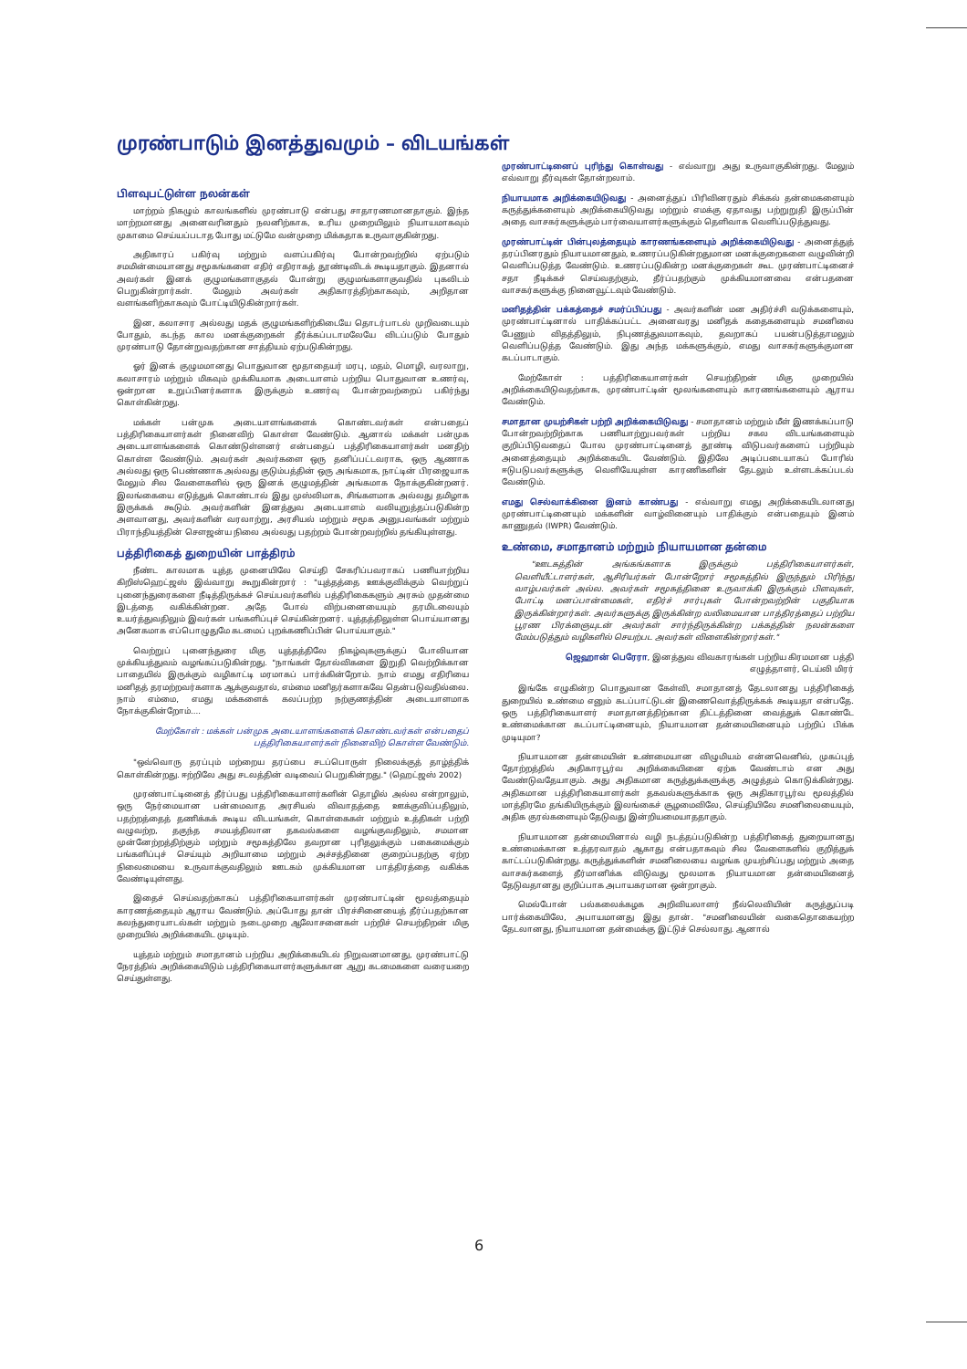முரண்பாடும் இனத்துவமும் – விடயங்கள்
பிளவுபட்டுள்ள நலன்கள்
மாற்றம் நிகழும் காலங்களில் முரண்பாடு என்பது சாதாரணமானதாகும். இந்த மாற்றமானது அனைவரினதும் நலனிற்காக, உரிய முறையிலும் நியாயமாகவும் முகாமை செய்யப்படாத போது மட்டுமே வன்முறை மிக்கதாக உருவாகுகின்றது.
அதிகாரப் பகிர்வு மற்றும் வளப்பகிர்வு போன்றவற்றில் ஏற்படும் சமமின்மையானது சமூகங்களை எதிர் எதிராகத் தூண்டிவிடக் கூடியதாகும். இதனால் அவர்கள் இனக் குழுமங்களாகுதல் போன்று குழுமங்களாகுவதில் புகலிடம் பெறுகின்றார்கள். மேலும் அவர்கள் அதிகாரத்திற்காகவும், அறிதான வளங்களிற்காகவும் போட்டியிடுகின்றார்கள்.
இன, கலாசார அல்லது மதக் குழுமங்களிற்கிடையே தொடர்பாடல் முறிவடையும் போதும், கடந்த கால மனக்குறைகள் தீர்க்கப்படாமலேயே விடப்படும் போதும் முரண்பாடு தோன்றுவதற்கான சாத்தியம் ஏற்படுகின்றது.
ஓர் இனக் குழுமமானது பொதுவான மூதாதையர் மரபு, மதம், மொழி, வரலாறு, கலாசாரம் மற்றும் மிகவும் முக்கியமாக அடையாளம் பற்றிய பொதுவான உணர்வு, ஒன்றான உறுப்பினர்களாக இருக்கும் உணர்வு போன்றவற்றைப் பகிர்ந்து கொள்கின்றது.
மக்கள் பன்முக அடையாளங்களைக் கொண்டவர்கள் என்பதைப் பத்திரிகையாளர்கள் நினைவிற் கொள்ள வேண்டும். ஆனால் மக்கள் பன்முக அடையாளங்களைக் கொண்டுள்ளனர் என்பதைப் பத்திரிகையாளர்கள் மனதிற் கொள்ள வேண்டும். அவர்கள் அவர்களை ஒரு தனிப்பட்டவராக, ஒரு ஆணாக அல்லது ஒரு பெண்ணாக அல்லது குடும்பத்தின் ஒரு அங்கமாக, நாட்டின் பிரஜையாக மேலும் சில வேளைகளில் ஒரு இனக் குழுமத்தின் அங்கமாக நோக்குகின்றனர். இலங்கையை எடுத்துக் கொண்டால் இது முஸ்லிமாக, சிங்களமாக அல்லது தமிழாக இருக்கக் கூடும். அவர்களின் இனத்துவ அடையாளம் வலியுறுத்தப்படுகின்ற அளவானது, அவர்களின் வரலாற்று, அரசியல் மற்றும் சமூக அனுபவங்கள் மற்றும் பிராந்தியத்தின் சௌஜன்ய நிலை அல்லது பதற்றம் போன்றவற்றில் தங்கியுள்ளது.
பத்திரிகைத் துறையின் பாத்திரம்
நீண்ட காலமாக யுத்த முனையிலே செய்தி சேகரிப்பவராகப் பணியாற்றிய கிறிஸ்ஹெட்ஜஸ் இவ்வாறு கூறுகின்றார் : "யுத்தத்தை ஊக்குவிக்கும் வெற்றுப் புனைந்துரைகளை நீடித்திருக்கச் செய்பவர்களில் பத்திரிகைகளும் அரசும் முதன்மை இடத்தை வகிக்கின்றன. அதே போல் விற்பனையையும் தரமிடலையும் உயர்த்துவதிலும் இவர்கள் பங்களிப்புச் செய்கின்றனர். யுத்தத்திலுள்ள பொய்யானது அனேகமாக எப்பொழுதுமே கடமைப் புறக்கணிப்பின் பொய்யாகும்."
வெற்றுப் புனைந்துரை மிகு யுத்தத்திலே நிகழ்வுகளுக்குப் போலியான முக்கியத்துவம் வழங்கப்படுகின்றது. "நாங்கள் தோல்விகளை இறுதி வெற்றிக்கான பாதையில் இருக்கும் வழிகாட்டி மரமாகப் பார்க்கின்றோம். நாம் எமது எதிரியை மனிதத் தரமற்றவர்களாக ஆக்குவதால், எம்மை மனிதர்களாகவே தென்படுவதில்லை. நாம் எம்மை, எமது மக்களைக் கலப்பற்ற நற்குணத்தின் அடையாளமாக நோக்குகின்றோம்....
மேற்கோள் : மக்கள் பன்முக அடையாளங்களைக் கொண்டவர்கள் என்பதைப் பத்திரிகையாளர்கள் நினைவிற் கொள்ள வேண்டும்.
"ஒவ்வொரு தரப்பும் மற்றைய தரப்பை சடப்பொருள் நிலைக்குத் தாழ்த்திக் கொள்கின்றது. ஈற்றிலே அது சடலத்தின் வடிவைப் பெறுகின்றது." (ஹெட்ஜஸ் 2002)
முரண்பாட்டினைத் தீர்ப்பது பத்திரிகையாளர்களின் தொழில் அல்ல என்றாலும், ஒரு நேர்மையான பன்மைவாத அரசியல் விவாதத்தை ஊக்குவிப்பதிலும், பதற்றத்தைத் தணிக்கக் கூடிய விடயங்கள், கொள்கைகள் மற்றும் உத்திகள் பற்றி வழுவற்ற, தகுந்த சமயத்திலான தகவல்களை வழங்குவதிலும், சமமான முன்னேற்றத்திற்கும் மற்றும் சமூகத்திலே தவறான புரிதலுக்கும் பகைமைக்கும் பங்களிப்புச் செய்யும் அறியாமை மற்றும் அச்சத்தினை குறைப்பதற்கு ஏற்ற நிலைமையை உருவாக்குவதிலும் ஊடகம் முக்கியமான பாத்திரத்தை வகிக்க வேண்டியுள்ளது.
இதைச் செய்வதற்காகப் பத்திரிகையாளர்கள் முரண்பாட்டின் மூலத்தையும் காரணத்தையும் ஆராய வேண்டும். அப்போது தான் பிரச்சினையைத் தீர்ப்பதற்கான கலந்துரையாடல்கள் மற்றும் நடைமுறை ஆலோசனைகள் பற்றிச் செயற்திறன் மிகு முறையில் அறிக்கையிட முடியும்.
யுத்தம் மற்றும் சமாதானம் பற்றிய அறிக்கையிடல் நிறுவனமானது, முரண்பாட்டு நேரத்தில் அறிக்கையிடும் பத்திரிகையாளர்களுக்கான ஆறு கடமைகளை வரையறை செய்துள்ளது.
முரண்பாட்டினைப் புரிந்து கொள்வது - எவ்வாறு அது உருவாகுகின்றது. மேலும் எவ்வாறு தீர்வுகள் தோன்றலாம்.
நியாயமாக அறிக்கையிடுவது - அனைத்துப் பிரிவினரதும் சிக்கல் தன்மைகளையும் கருத்துக்களையும் அறிக்கையிடுவது மற்றும் எமக்கு ஏதாவது பற்றுறுதி இருப்பின் அதை வாசகர்களுக்கும் பார்வையாளர்களுக்கும் தெளிவாக வெளிப்படுத்துவது.
முரண்பாட்டின் பின்புலத்தையும் காரணங்களையும் அறிக்கையிடுவது - அனைத்துத் தரப்பினரதும் நியாயமானதும், உணரப்படுகின்றதுமான மனக்குறைகளை வழுவின்றி வெளிப்படுத்த வேண்டும். உணரப்படுகின்ற மனக்குறைகள் கூட முரண்பாட்டினைச் சதா நீடிக்கச் செய்வதற்கும், தீர்ப்பதற்கும் முக்கியமானவை என்பதனை வாசகர்களுக்கு நினைவூட்டவும் வேண்டும்.
மனிதத்தின் பக்கத்தைச் சமர்ப்பிப்பது - அவர்களின் மன அதிர்ச்சி வடுக்களையும், முரண்பாட்டினால் பாதிக்கப்பட்ட அனைவரது மனிதக் கதைகளையும் சமனிலை பேணும் விதத்திலும், நிபுணத்துவமாகவும், தவறாகப் பயன்படுத்தாமலும் வெளிப்படுத்த வேண்டும். இது அந்த மக்களுக்கும், எமது வாசகர்களுக்குமான கடப்பாடாகும்.
மேற்கோள் : பத்திரிகையாளர்கள் செயற்திறன் மிகு முறையில் அறிக்கையிடுவதற்காக, முரண்பாட்டின் மூலங்களையும் காரணங்களையும் ஆராய வேண்டும்.
சமாதான முயற்சிகள் பற்றி அறிக்கையிடுவது - சமாதானம் மற்றும் மீள் இணக்கப்பாடு போன்றவற்றிற்காக பணியாற்றுபவர்கள் பற்றிய சகல விடயங்களையும் குறிப்பிடுவதைப் போல முரண்பாட்டினைத் தூண்டி விடுபவர்களைப் பற்றியும் அனைத்தையும் அறிக்கையிட வேண்டும். இதிலே அடிப்படையாகப் போரில் ஈடுபடுபவர்களுக்கு வெளியேயுள்ள காரணிகளின் தேடலும் உள்ளடக்கப்படல் வேண்டும்.
எமது செல்வாக்கினை இனம் காண்பது - எவ்வாறு எமது அறிக்கையிடலானது முரண்பாட்டினையும் மக்களின் வாழ்வினையும் பாதிக்கும் என்பதையும் இனம் காணுதல் (IWPR) வேண்டும்.
உண்மை, சமாதானம் மற்றும் நியாயமான தன்மை
"ஊடகத்தின் அங்கங்களாக இருக்கும் பத்திரிகையாளர்கள், வெளியீட்டாளர்கள், ஆசிரியர்கள் போன்றோர் சமூகத்தில் இருந்தும் பிரிந்து வாழ்பவர்கள் அல்ல. அவர்கள் சமூகத்தினை உருவாக்கி இருக்கும் பிளவுகள், போட்டி மனப்பான்மைகள், எதிர்ச் சார்புகள் போன்றவற்றின் பகுதியாக இருக்கின்றார்கள். அவர்களுக்கு இருக்கின்ற வலிமையான பாத்திரத்தைப் பற்றிய பூரண பிரக்ஞையுடன் அவர்கள் சார்ந்திருக்கின்ற பக்கத்தின் நலன்களை மேம்படுத்தும் வழிகளில் செயற்பட அவர்கள் விளைகின்றார்கள்."
ஜெஹான் பெரேரா, இனத்துவ விவகாரங்கள் பற்றிய கிரமமான பத்தி எழுத்தாளர், டெய்லி மிரர்
இங்கே எழுகின்ற பொதுவான கேள்வி, சமாதானத் தேடலானது பத்திரிகைத் துறையில் உண்மை எனும் கடப்பாட்டுடன் இணைவொத்திருக்கக் கூடியதா என்பதே. ஒரு பத்திரிகையாளர் சமாதானத்திற்கான திட்டத்தினை வைத்துக் கொண்டே உண்மைக்கான கடப்பாட்டினையும், நியாயமான தன்மையினையும் பற்றிப் பிக்க முடியுமா?
நியாயமான தன்மையின் உண்மையான விழுமியம் என்னவெனில், முகப்புத் தோற்றத்தில் அதிகாரபூர்வ அறிக்கையினை ஏற்க வேண்டாம் என அது வேண்டுவதேயாகும். அது அதிகமான கருத்துக்களுக்கு அழுத்தம் கொடுக்கின்றது. அதிகமான பத்திரிகையாளர்கள் தகவல்களுக்காக ஒரு அதிகாரபூர்வ மூலத்தில் மாத்திரமே தங்கியிருக்கும் இலங்கைச் சூழமைவிலே, செய்தியிலே சமனிலையையும், அதிக குரல்களையும் தேடுவது இன்றியமையாததாகும்.
நியாயமான தன்மையினால் வழி நடத்தப்படுகின்ற பத்திரிகைத் துறையானது உண்மைக்கான உத்தரவாதம் ஆகாது என்பதாகவும் சில வேளைகளில் குறித்துக் காட்டப்படுகின்றது. கருத்துக்களின் சமனிலையை வழங்க முயற்சிப்பது மற்றும் அதை வாசகர்களைத் தீர்மானிக்க விடுவது மூலமாக நியாயமான தன்மையினைத் தேடுவதானது குறிப்பாக அபாயகரமான ஒன்றாகும்.
மெல்போன் பல்கலைக்கழக அறிவியலாளர் நீல்லெவியின் கருத்துப்படி பார்க்கையிலே, அபாயமானது இது தான். "சமனிலையின் வகைதொகையற்ற தேடலானது, நியாயமான தன்மைக்கு இட்டுச் செல்லாது. ஆனால்
6